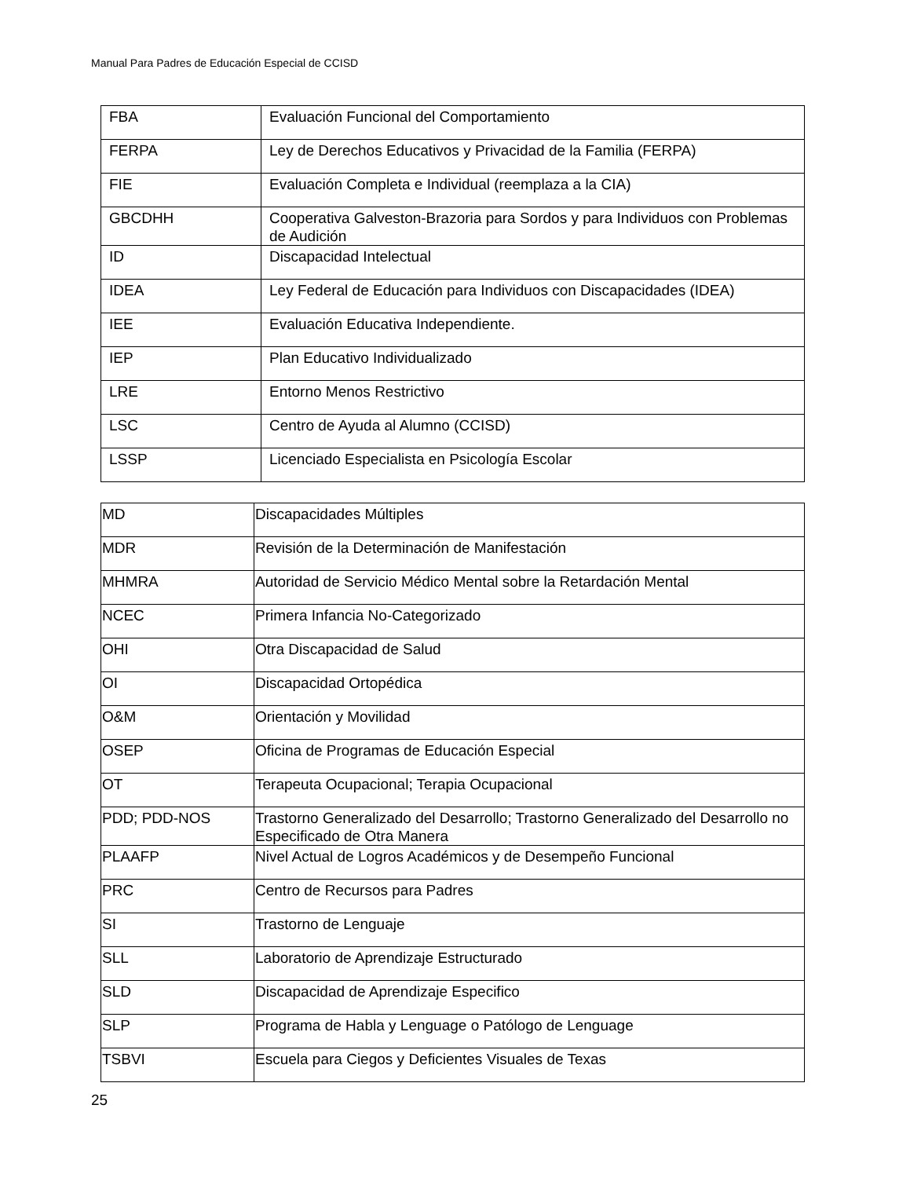Manual Para Padres de Educación Especial de CCISD
| FBA | Evaluación Funcional del Comportamiento |
| FERPA | Ley de Derechos Educativos y Privacidad de la Familia (FERPA) |
| FIE | Evaluación Completa e Individual (reemplaza a la CIA) |
| GBCDHH | Cooperativa Galveston-Brazoria para Sordos y para Individuos con Problemas de Audición |
| ID | Discapacidad Intelectual |
| IDEA | Ley Federal de Educación para Individuos con Discapacidades (IDEA) |
| IEE | Evaluación Educativa Independiente. |
| IEP | Plan Educativo Individualizado |
| LRE | Entorno Menos Restrictivo |
| LSC | Centro de Ayuda al Alumno (CCISD) |
| LSSP | Licenciado Especialista en Psicología Escolar |
| MD | Discapacidades Múltiples |
| MDR | Revisión de la Determinación de Manifestación |
| MHMRA | Autoridad de Servicio Médico Mental sobre la Retardación Mental |
| NCEC | Primera Infancia No-Categorizado |
| OHI | Otra Discapacidad de Salud |
| OI | Discapacidad Ortopédica |
| O&M | Orientación y Movilidad |
| OSEP | Oficina de Programas de Educación Especial |
| OT | Terapeuta Ocupacional; Terapia Ocupacional |
| PDD; PDD-NOS | Trastorno Generalizado del Desarrollo; Trastorno Generalizado del Desarrollo no Especificado de Otra Manera |
| PLAAFP | Nivel Actual de Logros Académicos y de Desempeño Funcional |
| PRC | Centro de Recursos para Padres |
| SI | Trastorno de Lenguaje |
| SLL | Laboratorio de Aprendizaje Estructurado |
| SLD | Discapacidad de Aprendizaje Especifico |
| SLP | Programa de Habla y Lenguage o Patólogo de Lenguage |
| TSBVI | Escuela para Ciegos y Deficientes Visuales de Texas |
25